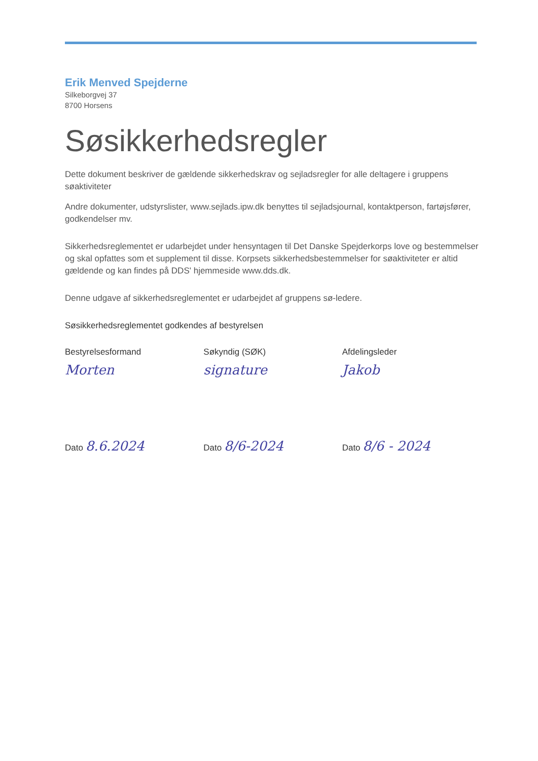Erik Menved Spejderne
Silkeborgvej 37
8700 Horsens
Søsikkerhedsregler
Dette dokument beskriver de gældende sikkerhedskrav og sejladsregler for alle deltagere i gruppens søaktiviteter
Andre dokumenter, udstyrslister, www.sejlads.ipw.dk benyttes til sejladsjournal, kontaktperson, fartøjsfører, godkendelser mv.
Sikkerhedsreglementet er udarbejdet under hensyntagen til Det Danske Spejderkorps love og bestemmelser og skal opfattes som et supplement til disse. Korpsets sikkerhedsbestemmelser for søaktiviteter er altid gældende og kan findes på DDS' hjemmeside www.dds.dk.
Denne udgave af sikkerhedsreglementet er udarbejdet af gruppens sø-ledere.
Søsikkerhedsreglementet godkendes af bestyrelsen
Bestyrelsesformand Søkyndig (SØK) Afdelingsleder
Morten signature Jakob
Dato 8.6.2024
Dato 8/6-2024
Dato 8/6 - 2024